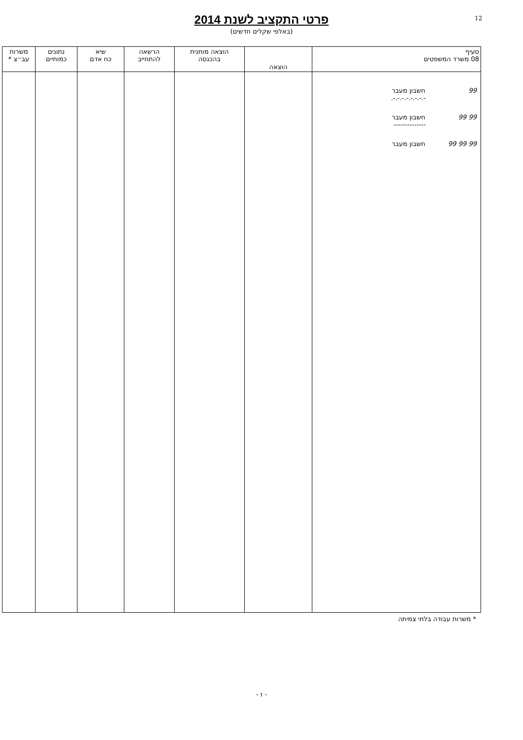12
פרטי התקציב לשנת 2014
(באלפי שקלים חדשים)
| סעיף 08 משרד המשפטים | הוצאה | הוצאה מותנית בהכנסה | הרשאה להתחייב | שיא כח אדם | נתונים כמותיים | משרות עב״צ * |
| --- | --- | --- | --- | --- | --- | --- |
| 99 חשבון מעבר -.-.-.-.-.-.-.-. 99 99 חשבון מעבר -------------- 99 99 99 חשבון מעבר | | | | | | |
* משרות עבודה בלתי צמיתה
- ז -